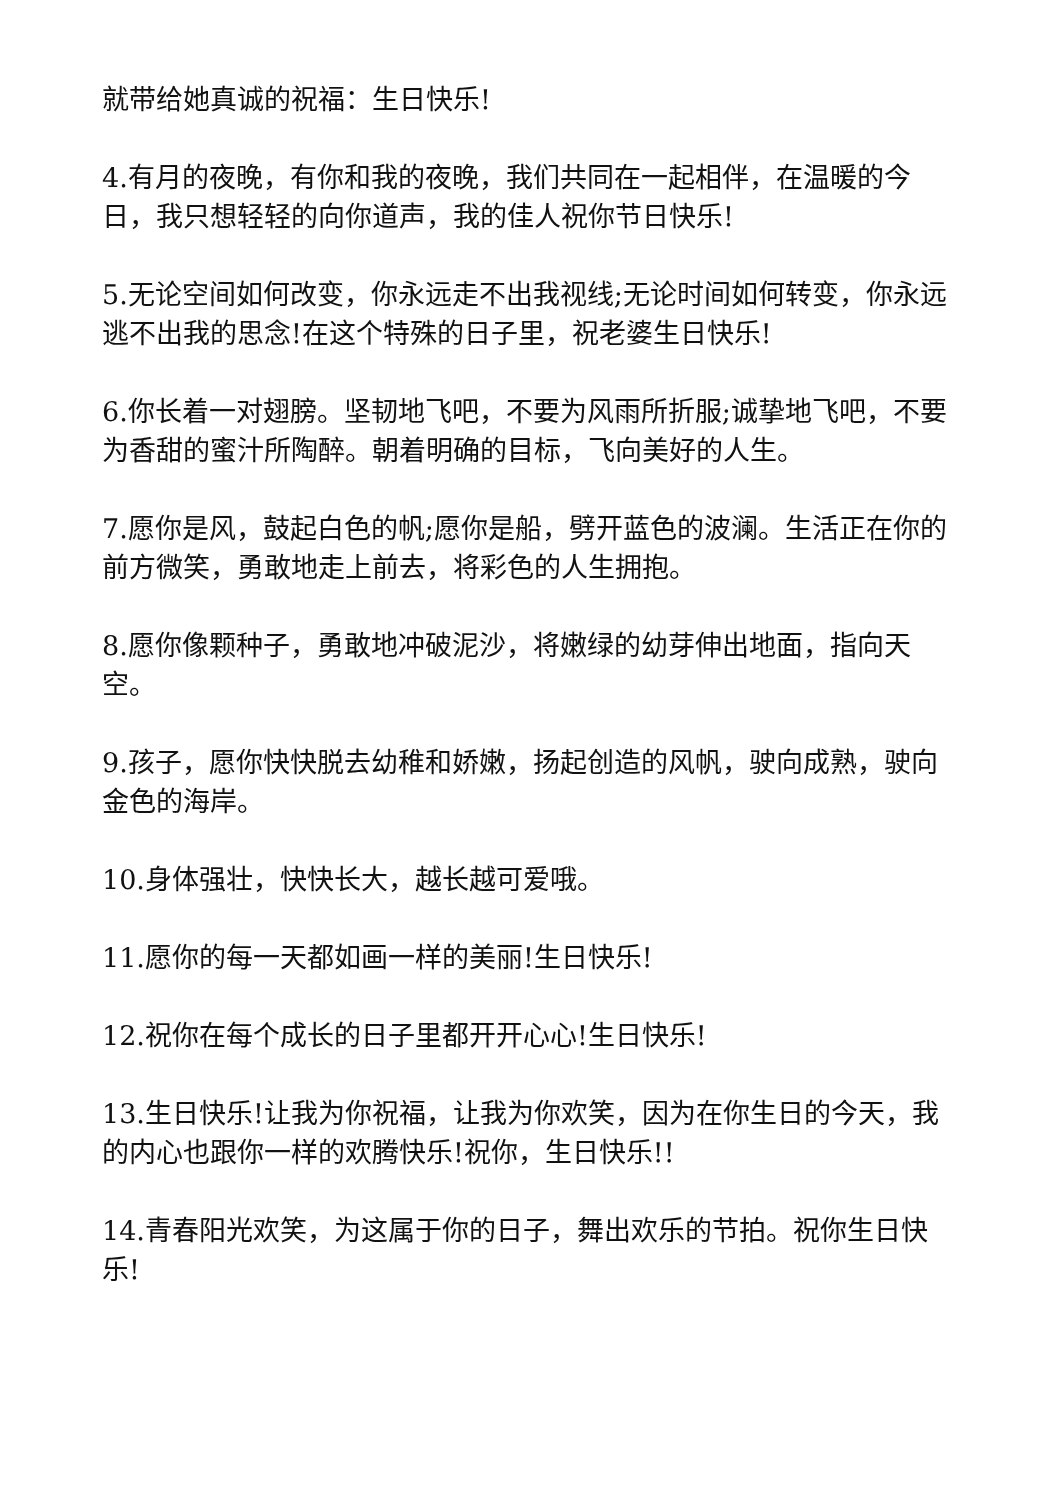就带给她真诚的祝福：生日快乐!
4.有月的夜晚，有你和我的夜晚，我们共同在一起相伴，在温暖的今日，我只想轻轻的向你道声，我的佳人祝你节日快乐!
5.无论空间如何改变，你永远走不出我视线;无论时间如何转变，你永远逃不出我的思念!在这个特殊的日子里，祝老婆生日快乐!
6.你长着一对翅膀。坚韧地飞吧，不要为风雨所折服;诚挚地飞吧，不要为香甜的蜜汁所陶醉。朝着明确的目标，飞向美好的人生。
7.愿你是风，鼓起白色的帆;愿你是船，劈开蓝色的波澜。生活正在你的前方微笑，勇敢地走上前去，将彩色的人生拥抱。
8.愿你像颗种子，勇敢地冲破泥沙，将嫩绿的幼芽伸出地面，指向天空。
9.孩子，愿你快快脱去幼稚和娇嫩，扬起创造的风帆，驶向成熟，驶向金色的海岸。
10.身体强壮，快快长大，越长越可爱哦。
11.愿你的每一天都如画一样的美丽!生日快乐!
12.祝你在每个成长的日子里都开开心心!生日快乐!
13.生日快乐!让我为你祝福，让我为你欢笑，因为在你生日的今天，我的内心也跟你一样的欢腾快乐!祝你，生日快乐!!
14.青春阳光欢笑，为这属于你的日子，舞出欢乐的节拍。祝你生日快乐!